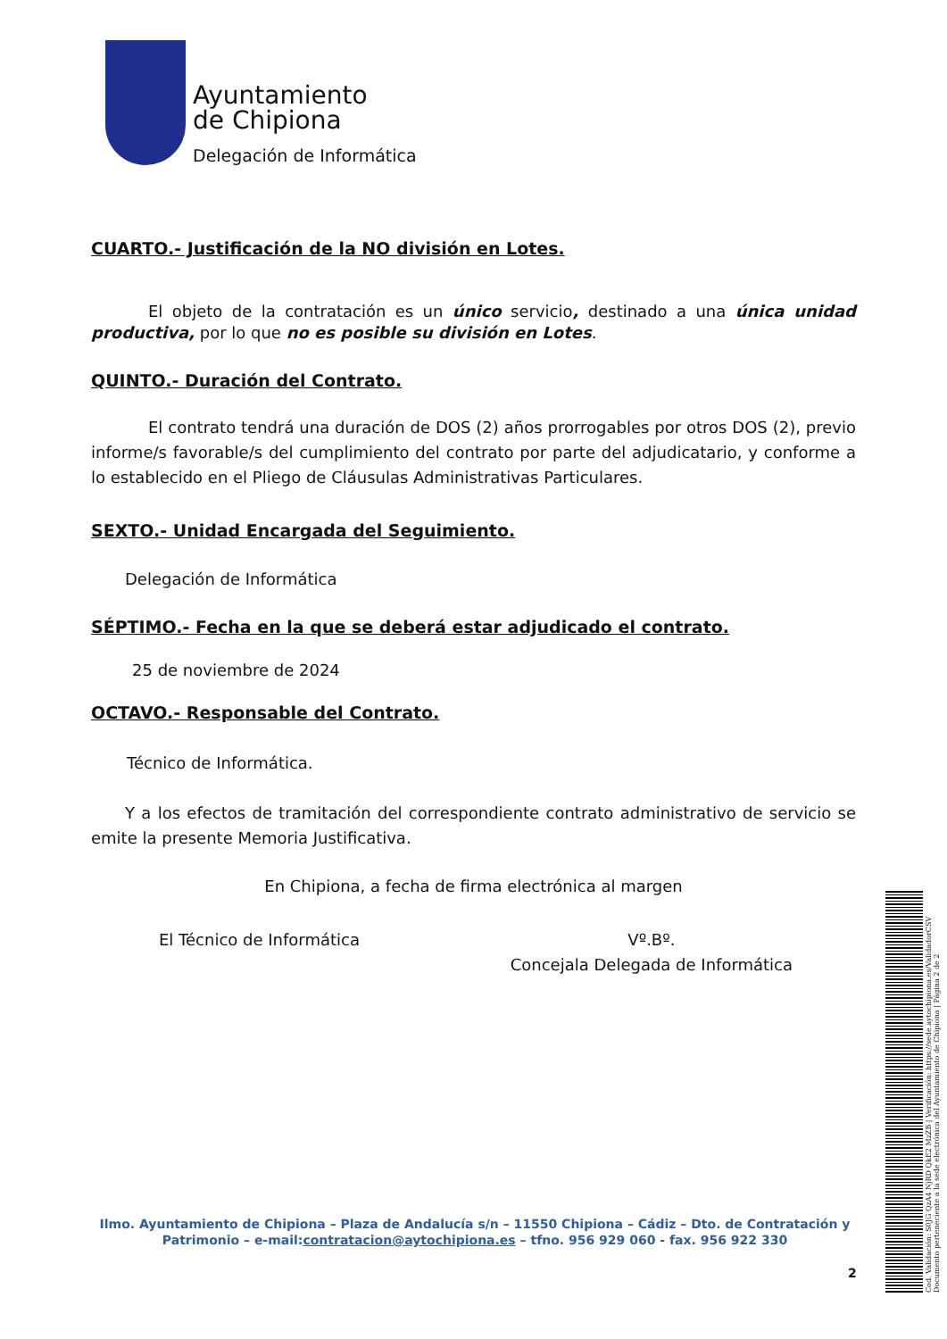Ayuntamiento
de Chipiona
Delegación de Informática
CUARTO.- Justificación de la NO división en Lotes.
El objeto de la contratación es un único servicio, destinado a una única unidad productiva, por lo que no es posible su división en Lotes.
QUINTO.- Duración del Contrato.
El contrato tendrá una duración de DOS (2) años prorrogables por otros DOS (2), previo informe/s favorable/s del cumplimiento del contrato por parte del adjudicatario, y conforme a lo establecido en el Pliego de Cláusulas Administrativas Particulares.
SEXTO.- Unidad Encargada del Seguimiento.
Delegación de Informática
SÉPTIMO.- Fecha en la que se deberá estar adjudicado el contrato.
25 de noviembre de 2024
OCTAVO.- Responsable del Contrato.
Técnico de Informática.
Y a los efectos de tramitación del correspondiente contrato administrativo de servicio se emite la presente Memoria Justificativa.
En Chipiona, a fecha de firma electrónica al margen
El Técnico de Informática Vº.Bº.
Concejala Delegada de Informática
Ilmo. Ayuntamiento de Chipiona – Plaza de Andalucía s/n – 11550 Chipiona – Cádiz – Dto. de Contratación y Patrimonio – e-mail:contratacion@aytochipiona.es – tfno. 956 929 060 - fax. 956 922 330
2
Cod. Validación: S0JG QzA4 NjRD QkE2 MzZB | Verificación: https://sede.aytochipiona.es/ValidadorCSV Documento perteneciente a la sede electrónica del Ayuntamiento de Chipiona | Página 2 de 2